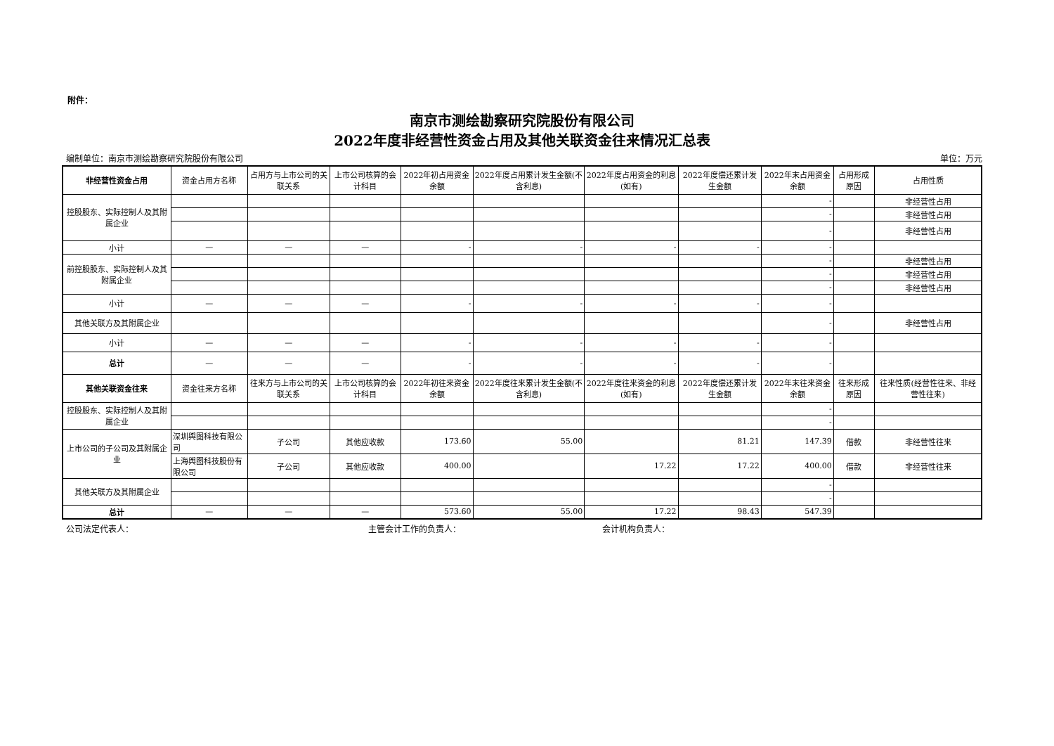附件：
南京市测绘勘察研究院股份有限公司
2022年度非经营性资金占用及其他关联资金往来情况汇总表
编制单位：南京市测绘勘察研究院股份有限公司 单位：万元
| 非经营性资金占用 | 资金占用方名称 | 占用方与上市公司的关联关系 | 上市公司核算的会计科目 | 2022年初占用资金余额 | 2022年度占用累计发生金额(不含利息) | 2022年度占用资金的利息(如有) | 2022年度偿还累计发生金额 | 2022年末占用资金余额 | 占用形成原因 | 占用性质 |
| --- | --- | --- | --- | --- | --- | --- | --- | --- | --- | --- |
| 控股股东、实际控制人及其附属企业 | | | | | | | | - | | 非经营性占用 |
| | | | | | | | | - | | 非经营性占用 |
| | | | | | | | | - | | 非经营性占用 |
| 小计 | — | — | — | - | - | - | - | - | | |
| 前控股股东、实际控制人及其附属企业 | | | | | | | | - | | 非经营性占用 |
| | | | | | | | | - | | 非经营性占用 |
| | | | | | | | | - | | 非经营性占用 |
| 小计 | — | — | — | - | - | - | - | - | | |
| 其他关联方及其附属企业 | | | | | | | | - | | 非经营性占用 |
| 小计 | — | — | — | - | - | - | - | - | | |
| 总计 | — | — | — | - | - | - | - | - | | |
| 其他关联资金往来 | 资金往来方名称 | 往来方与上市公司的关联关系 | 上市公司核算的会计科目 | 2022年初往来资金余额 | 2022年度往来累计发生金额(不含利息) | 2022年度往来资金的利息(如有) | 2022年度偿还累计发生金额 | 2022年末往来资金余额 | 往来形成原因 | 往来性质(经营性往来、非经营性往来) |
| 控股股东、实际控制人及其附属企业 | | | | | | | | - | | |
| | | | | | | | | - | | |
| 上市公司的子公司及其附属企业 | 深圳舆图科技有限公司 | 子公司 | 其他应收款 | 173.60 | 55.00 | | 81.21 | 147.39 | 借款 | 非经营性往来 |
| | 上海舆图科技股份有限公司 | 子公司 | 其他应收款 | 400.00 | | 17.22 | 17.22 | 400.00 | 借款 | 非经营性往来 |
| 其他关联方及其附属企业 | | | | | | | | - | | |
| | | | | | | | | - | | |
| 总计 | — | — | — | 573.60 | 55.00 | 17.22 | 98.43 | 547.39 | | |
公司法定代表人： 主管会计工作的负责人： 会计机构负责人：